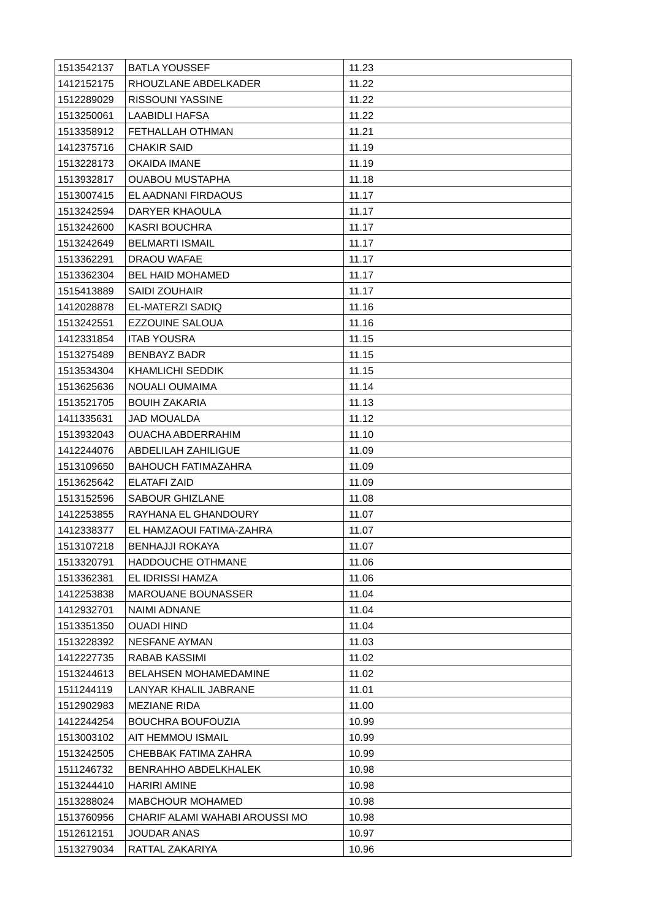| 1513542137 | BATLA YOUSSEF | 11.23 |
| 1412152175 | RHOUZLANE ABDELKADER | 11.22 |
| 1512289029 | RISSOUNI YASSINE | 11.22 |
| 1513250061 | LAABIDLI HAFSA | 11.22 |
| 1513358912 | FETHALLAH OTHMAN | 11.21 |
| 1412375716 | CHAKIR SAID | 11.19 |
| 1513228173 | OKAIDA IMANE | 11.19 |
| 1513932817 | OUABOU MUSTAPHA | 11.18 |
| 1513007415 | EL AADNANI FIRDAOUS | 11.17 |
| 1513242594 | DARYER KHAOULA | 11.17 |
| 1513242600 | KASRI BOUCHRA | 11.17 |
| 1513242649 | BELMARTI ISMAIL | 11.17 |
| 1513362291 | DRAOU WAFAE | 11.17 |
| 1513362304 | BEL HAID MOHAMED | 11.17 |
| 1515413889 | SAIDI ZOUHAIR | 11.17 |
| 1412028878 | EL-MATERZI SADIQ | 11.16 |
| 1513242551 | EZZOUINE SALOUA | 11.16 |
| 1412331854 | ITAB YOUSRA | 11.15 |
| 1513275489 | BENBAYZ BADR | 11.15 |
| 1513534304 | KHAMLICHI SEDDIK | 11.15 |
| 1513625636 | NOUALI OUMAIMA | 11.14 |
| 1513521705 | BOUIH ZAKARIA | 11.13 |
| 1411335631 | JAD MOUALDA | 11.12 |
| 1513932043 | OUACHA ABDERRAHIM | 11.10 |
| 1412244076 | ABDELILAH ZAHILIGUE | 11.09 |
| 1513109650 | BAHOUCH FATIMAZAHRA | 11.09 |
| 1513625642 | ELATAFI ZAID | 11.09 |
| 1513152596 | SABOUR GHIZLANE | 11.08 |
| 1412253855 | RAYHANA EL GHANDOURY | 11.07 |
| 1412338377 | EL HAMZAOUI FATIMA-ZAHRA | 11.07 |
| 1513107218 | BENHAJJI ROKAYA | 11.07 |
| 1513320791 | HADDOUCHE OTHMANE | 11.06 |
| 1513362381 | EL IDRISSI HAMZA | 11.06 |
| 1412253838 | MAROUANE BOUNASSER | 11.04 |
| 1412932701 | NAIMI ADNANE | 11.04 |
| 1513351350 | OUADI HIND | 11.04 |
| 1513228392 | NESFANE AYMAN | 11.03 |
| 1412227735 | RABAB KASSIMI | 11.02 |
| 1513244613 | BELAHSEN MOHAMEDAMINE | 11.02 |
| 1511244119 | LANYAR KHALIL JABRANE | 11.01 |
| 1512902983 | MEZIANE RIDA | 11.00 |
| 1412244254 | BOUCHRA BOUFOUZIA | 10.99 |
| 1513003102 | AIT HEMMOU ISMAIL | 10.99 |
| 1513242505 | CHEBBAK FATIMA ZAHRA | 10.99 |
| 1511246732 | BENRAHHO ABDELKHALEK | 10.98 |
| 1513244410 | HARIRI AMINE | 10.98 |
| 1513288024 | MABCHOUR MOHAMED | 10.98 |
| 1513760956 | CHARIF ALAMI WAHABI AROUSSI MO | 10.98 |
| 1512612151 | JOUDAR ANAS | 10.97 |
| 1513279034 | RATTAL ZAKARIYA | 10.96 |